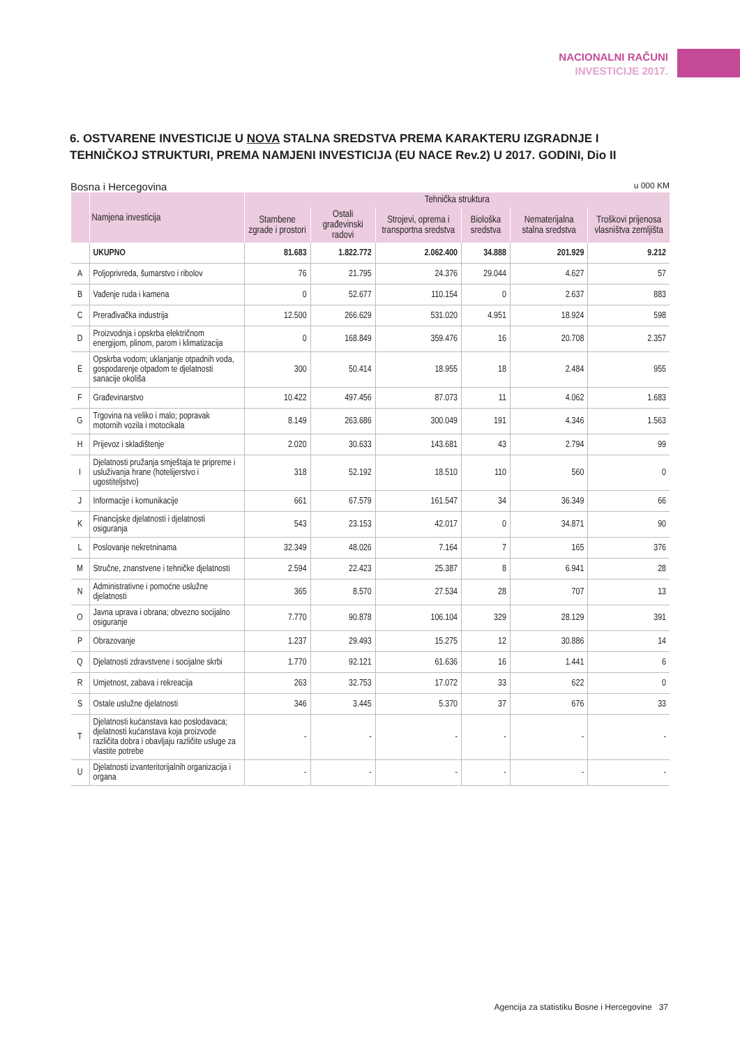NACIONALNI RAČUNI
INVESTICIJE 2017.
6. OSTVARENE INVESTICIJE U NOVA STALNA SREDSTVA PREMA KARAKTERU IZGRADNJE I TEHNIČKOJ STRUKTURI, PREMA NAMJENI INVESTICIJA (EU NACE Rev.2) U 2017. GODINI, Dio II
Bosna i Hercegovina u 000 KM
| | Namjena investicija | Tehnička struktura | | | | | |
| --- | --- | --- | --- | --- | --- | --- | --- |
| | | Stambene zgrade i prostori | Ostali građevinski radovi | Strojevi, oprema i transportna sredstva | Biološka sredstva | Nematerijalna stalna sredstva | Troškovi prijenosa vlasništva zemljišta |
| | UKUPNO | 81.683 | 1.822.772 | 2.062.400 | 34.888 | 201.929 | 9.212 |
| A | Poljoprivreda, šumarstvo i ribolov | 76 | 21.795 | 24.376 | 29.044 | 4.627 | 57 |
| B | Vađenje ruda i kamena | 0 | 52.677 | 110.154 | 0 | 2.637 | 883 |
| C | Prerađivačka industrija | 12.500 | 266.629 | 531.020 | 4.951 | 18.924 | 598 |
| D | Proizvodnja i opskrba električnom energijom, plinom, parom i klimatizacija | 0 | 168.849 | 359.476 | 16 | 20.708 | 2.357 |
| E | Opskrba vodom; uklanjanje otpadnih voda, gospodarenje otpadom te djelatnosti sanacije okoliša | 300 | 50.414 | 18.955 | 18 | 2.484 | 955 |
| F | Građevinarstvo | 10.422 | 497.456 | 87.073 | 11 | 4.062 | 1.683 |
| G | Trgovina na veliko i malo; popravak motornih vozila i motocikala | 8.149 | 263.686 | 300.049 | 191 | 4.346 | 1.563 |
| H | Prijevoz i skladištenje | 2.020 | 30.633 | 143.681 | 43 | 2.794 | 99 |
| I | Djelatnosti pružanja smještaja te pripreme i usluživanja hrane (hotelijerstvo i ugostiteljstvo) | 318 | 52.192 | 18.510 | 110 | 560 | 0 |
| J | Informacije i komunikacije | 661 | 67.579 | 161.547 | 34 | 36.349 | 66 |
| K | Financijske djelatnosti i djelatnosti osiguranja | 543 | 23.153 | 42.017 | 0 | 34.871 | 90 |
| L | Poslovanje nekretninama | 32.349 | 48.026 | 7.164 | 7 | 165 | 376 |
| M | Stručne, znanstvene i tehničke djelatnosti | 2.594 | 22.423 | 25.387 | 8 | 6.941 | 28 |
| N | Administrativne i pomoćne uslužne djelatnosti | 365 | 8.570 | 27.534 | 28 | 707 | 13 |
| O | Javna uprava i obrana; obvezno socijalno osiguranje | 7.770 | 90.878 | 106.104 | 329 | 28.129 | 391 |
| P | Obrazovanje | 1.237 | 29.493 | 15.275 | 12 | 30.886 | 14 |
| Q | Djelatnosti zdravstvene i socijalne skrbi | 1.770 | 92.121 | 61.636 | 16 | 1.441 | 6 |
| R | Umjetnost, zabava i rekreacija | 263 | 32.753 | 17.072 | 33 | 622 | 0 |
| S | Ostale uslužne djelatnosti | 346 | 3.445 | 5.370 | 37 | 676 | 33 |
| T | Djelatnosti kućanstava kao poslodavaca; djelatnosti kućanstava koja proizvode različita dobra i obavljaju različite usluge za vlastite potrebe | - | - | - | - | - | - |
| U | Djelatnosti izvanteritorijalnih organizacija i organa | - | - | - | - | - | - |
Agencija za statistiku Bosne i Hercegovine 37